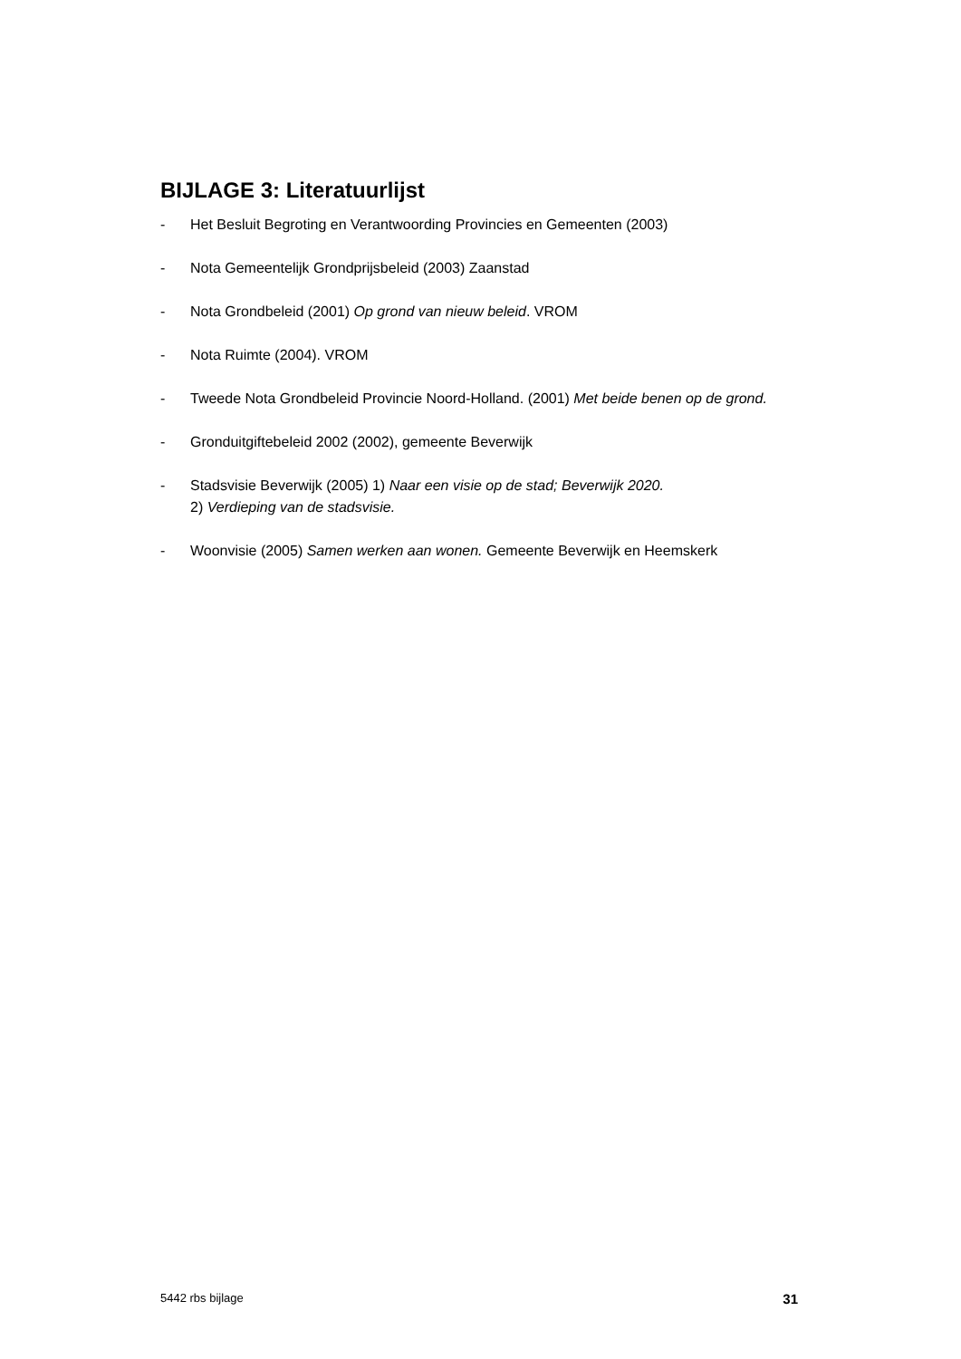BIJLAGE 3: Literatuurlijst
- Het Besluit Begroting en Verantwoording Provincies en Gemeenten (2003)
- Nota Gemeentelijk Grondprijsbeleid (2003) Zaanstad
- Nota Grondbeleid (2001) Op grond van nieuw beleid. VROM
- Nota Ruimte (2004). VROM
- Tweede Nota Grondbeleid Provincie Noord-Holland. (2001) Met beide benen op de grond.
- Gronduitgiftebeleid 2002 (2002), gemeente Beverwijk
- Stadsvisie Beverwijk (2005) 1) Naar een visie op de stad; Beverwijk 2020.
2) Verdieping van de stadsvisie.
- Woonvisie (2005) Samen werken aan wonen. Gemeente Beverwijk en Heemskerk
5442 rbs bijlage 31